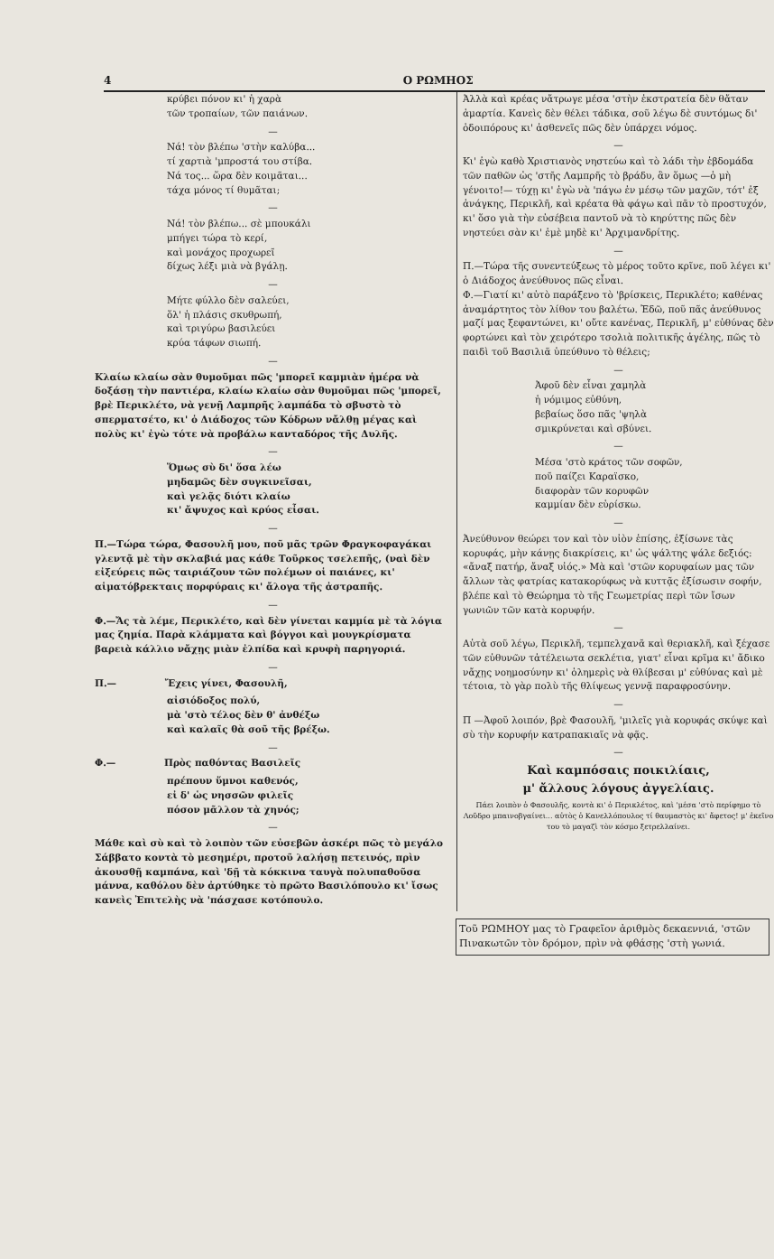4 Ο ΡΩΜΗΟΣ
κρύβει πόνον κι' ἡ χαρὰ
τῶν τροπαίων, τῶν παιάνων.
—
Νά! τὸν βλέπω 'στὴν καλύβα...
τί χαρτιὰ 'μπροστά του στίβα.
Νά τος... ὥρα δὲν κοιμᾶται...
τάχα μόνος τί θυμᾶται;
—
Νά! τὸν βλέπω... σὲ μπουκάλι
μπήγει τώρα τὸ κερί,
καὶ μονάχος προχωρεῖ
δίχως λέξι μιὰ νὰ βγάλῃ.
—
Μήτε φύλλο δὲν σαλεύει,
ὅλ' ἡ πλάσις σκυθρωπή,
καὶ τριγύρω βασιλεύει
κρύα τάφων σιωπή.
—
Κλαίω κλαίω σὰν θυμοῦμαι πῶς 'μπορεῖ καμμιὰν ἡμέρα νὰ δοξάσῃ τὴν παντιέρα, κλαίω κλαίω σὰν θυμοῦμαι πῶς 'μπορεῖ, βρὲ Περικλέτο, νὰ γενῇ Λαμπρῆς λαμπάδα τὸ σβυστὸ τὸ σπερματσέτο, κι' ὁ Διάδοχος τῶν Κόδρων νἄλθῃ μέγας καὶ πολὺς κι' ἐγὼ τότε νὰ προβάλω κανταδόρος τῆς Δυλῆς.
—
Ὅμως σὺ δι' ὅσα λέω
μηδαμῶς δὲν συγκινεῖσαι,
καὶ γελᾷς διότι κλαίω
κι' ἄψυχος καὶ κρύος εἶσαι.
—
Π.—Τώρα τώρα, Φασουλῆ μου, ποῦ μᾶς τρῶν Φραγκοφαγάκαι γλεντᾷ μὲ τὴν σκλαβιά μας κάθε Τοῦρκος τσελεπῆς, (ναὶ δὲν εἰξεύρεις πῶς ταιριάζουν τῶν πολέμων οἱ παιάνες, κι' αἱματόβρεκταις πορφύραις κι' ἄλογα τῆς ἀστραπῆς.
—
Φ.—Ἄς τὰ λέμε, Περικλέτο, καὶ δὲν γίνεται καμμία μὲ τὰ λόγια μας ζημία. Παρὰ κλάμματα καὶ βόγγοι καὶ μουγκρίσματα βαρειὰ κάλλιο νἄχῃς μιὰν ἐλπίδα καὶ κρυφὴ παρηγοριά.
—
Π.— Ἔχεις γίνει, Φασουλῆ,
αἰσιόδοξος πολύ,
μὰ 'στὸ τέλος δὲν θ' ἀνθέξω
καὶ καλαῖς θὰ σοῦ τῆς βρέξω.
—
Φ.— Πρὸς παθόντας Βασιλεῖς
πρέπουν ὕμνοι καθενός,
εἰ δ' ὡς νησσῶν φιλεῖς
πόσον μᾶλλον τὰ χηνός;
—
Μάθε καὶ σὺ καὶ τὸ λοιπὸν τῶν εὐσεβῶν ἀσκέρι πῶς τὸ μεγάλο Σάββατο κοντὰ τὸ μεσημέρι, προτοῦ λαλήσῃ πετεινός, πρὶν ἀκουσθῇ καμπάνα, καὶ 'δῇ τὰ κόκκινα ταυγὰ πολυπαθοῦσα μάννα, καθόλου δὲν ἀρτύθηκε τὸ πρῶτο Βασιλόπουλο κι' ἴσως κανεὶς Ἐπιτελὴς νὰ 'πάσχασε κοτόπουλο.
Ἀλλὰ καὶ κρέας νἄτρωγε μέσα 'στὴν ἐκστρατεία δὲν θἄταν ἁμαρτία. Κανεὶς δὲν θέλει τάδικα, σοῦ λέγω δὲ συντόμως δι' ὁδοιπόρους κι' ἀσθενεῖς πῶς δὲν ὑπάρχει νόμος.
—
Κι' ἐγὼ καθὸ Χριστιανὸς νηστεύω καὶ τὸ λάδι τὴν ἑβδομάδα τῶν παθῶν ὡς 'στῆς Λαμπρῆς τὸ βράδυ, ἂν ὅμως —ὁ μὴ γένοιτο!— τύχῃ κι' ἐγὼ νὰ 'πάγω ἐν μέσῳ τῶν μαχῶν, τότ' ἐξ ἀνάγκης, Περικλῆ, καὶ κρέατα θὰ φάγω καὶ πᾶν τὸ προστυχόν, κι' ὅσο γιὰ τὴν εὐσέβεια παντοῦ νὰ τὸ κηρύττης πῶς δὲν νηστεύει σὰν κι' ἐμὲ μηδὲ κι' Ἀρχιμανδρίτης.
—
Π.—Τώρα τῆς συνεντεύξεως τὸ μέρος τοῦτο κρῖνε, ποῦ λέγει κι' ὁ Διάδοχος ἀνεύθυνος πῶς εἶναι.
Φ.—Γιατί κι' αὐτὸ παράξενο τὸ 'βρίσκεις, Περικλέτο; καθένας ἀναμάρτητος τὸν λίθον του βαλέτω. Ἐδῶ, ποῦ πᾶς ἀνεύθυνος μαζί μας ξεφαντώνει, κι' οὔτε κανένας, Περικλῆ, μ' εὐθύνας δὲν φορτώνει καὶ τὸν χειρότερο τσολιὰ πολιτικῆς ἀγέλης, πῶς τὸ παιδὶ τοῦ Βασιλιᾶ ὑπεύθυνο τὸ θέλεις;
—
Ἀφοῦ δὲν εἶναι χαμηλὰ
ἡ νόμιμος εὐθύνη,
βεβαίως ὅσο πᾶς 'ψηλὰ
σμικρύνεται καὶ σβύνει.
—
Μέσα 'στὸ κράτος τῶν σοφῶν,
ποῦ παίζει Καραϊσκο,
διαφορὰν τῶν κορυφῶν
καμμίαν δὲν εὑρίσκω.
—
Ἀνεύθυνον θεώρει τον καὶ τὸν υἱὸν ἐπίσης, ἐξίσωνε τὰς κορυφάς, μὴν κάνῃς διακρίσεις, κι' ὡς ψάλτης ψάλε δεξιός: «ἄναξ πατήρ, ἄναξ υἱός.» Μὰ καὶ 'στῶν κορυφαίων μας τῶν ἄλλων τὰς φατρίας κατακορύφως νὰ κυττᾷς ἐξίσωσιν σοφήν, βλέπε καὶ τὸ Θεώρημα τὸ τῆς Γεωμετρίας περὶ τῶν ἴσων γωνιῶν τῶν κατὰ κορυφήν.
—
Αὐτὰ σοῦ λέγω, Περικλῆ, τεμπελχανᾶ καὶ θεριακλῆ, καὶ ξέχασε τῶν εὐθυνῶν τἀτέλειωτα σεκλέτια, γιατ' εἶναι κρῖμα κι' ἄδικο νἄχῃς νοημοσύνην κι' ὁλημερὶς νὰ θλίβεσαι μ' εὐθύνας καὶ μὲ τέτοια, τὸ γὰρ πολὺ τῆς θλίψεως γεννᾷ παραφροσύνην.
—
Π —Ἀφοῦ λοιπόν, βρὲ Φασουλῆ, 'μιλεῖς γιὰ κορυφάς σκύψε καὶ σὺ τὴν κορυφήν κατραπακιαῖς νὰ φᾷς.
—
Καὶ καμπόσαις ποικιλίαις,
μ' ἄλλους λόγους ἀγγελίαις.
Πάει λοιπὸν ὁ Φασουλῆς, κοντὰ κι' ὁ Περικλέτος, καὶ 'μέσα 'στὸ περίφημο τὸ Λοῦδρο μπαινοβγαίνει... αὐτὸς ὁ Κανελλόπουλος τί θαυμαστὸς κι' ἄφετος! μ' ἐκεῖνο του τὸ μαγαζὶ τὸν κόσμο ξετρελλαίνει.
Τοῦ ΡΩΜΗΟΥ μας τὸ Γραφεῖον ἀριθμὸς δεκαεννιά, 'στῶν Πινακωτῶν τὸν δρόμον, πρὶν νὰ φθάσῃς 'στὴ γωνιά.